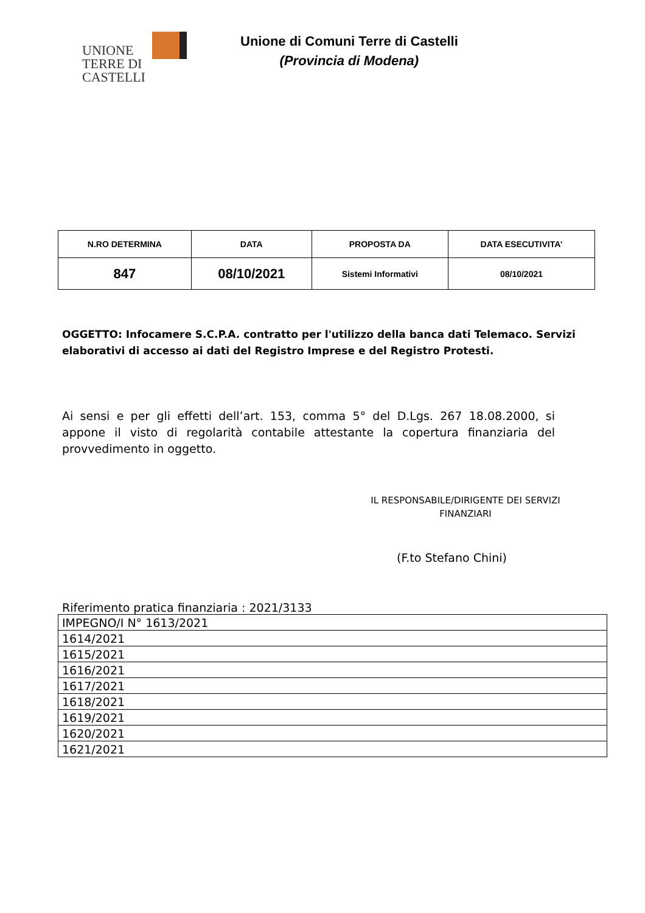UNIONE
TERRE DI
CASTELLI
Unione di Comuni Terre di Castelli
(Provincia di Modena)
| N.RO DETERMINA | DATA | PROPOSTA DA | DATA ESECUTIVITA’ |
| --- | --- | --- | --- |
| 847 | 08/10/2021 | Sistemi Informativi | 08/10/2021 |
OGGETTO: Infocamere S.C.P.A. contratto per l'utilizzo della banca dati Telemaco. Servizi elaborativi di accesso ai dati del Registro Imprese e del Registro Protesti.
Ai sensi e per gli effetti dell’art. 153, comma 5° del D.Lgs. 267 18.08.2000, si appone il visto di regolarità contabile attestante la copertura finanziaria del provvedimento in oggetto.
IL RESPONSABILE/DIRIGENTE DEI SERVIZI FINANZIARI
(F.to Stefano Chini)
Riferimento pratica finanziaria : 2021/3133
| IMPEGNO/I N° 1613/2021 |
| 1614/2021 |
| 1615/2021 |
| 1616/2021 |
| 1617/2021 |
| 1618/2021 |
| 1619/2021 |
| 1620/2021 |
| 1621/2021 |